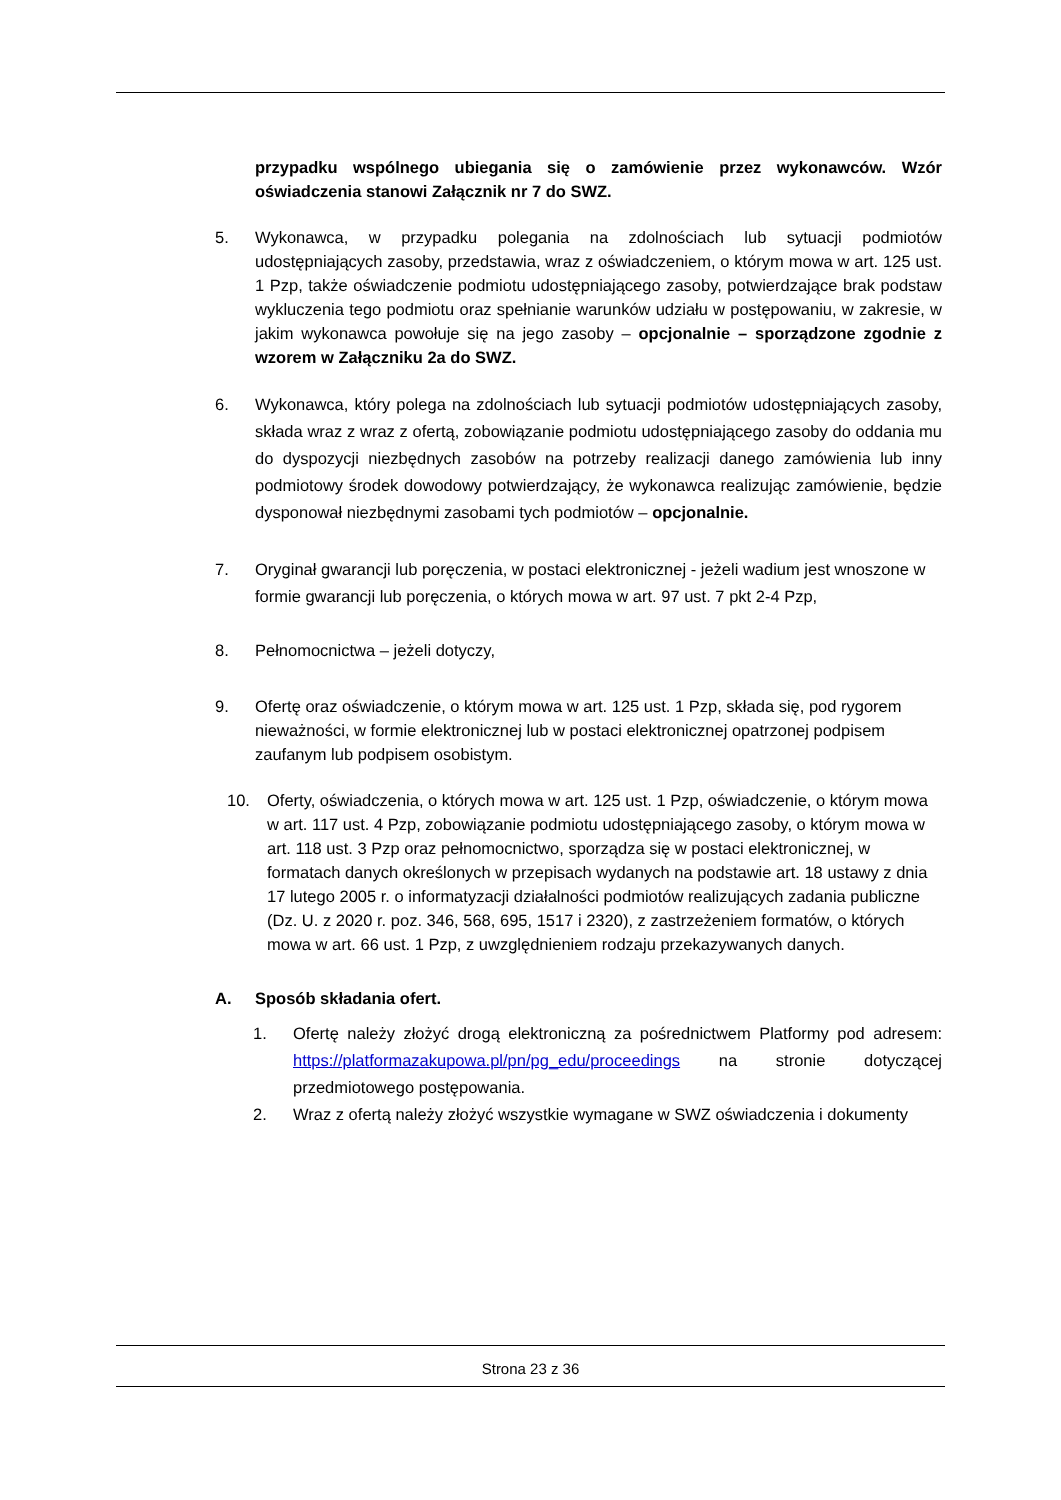przypadku wspólnego ubiegania się o zamówienie przez wykonawców. Wzór oświadczenia stanowi Załącznik nr 7 do SWZ.
5. Wykonawca, w przypadku polegania na zdolnościach lub sytuacji podmiotów udostępniających zasoby, przedstawia, wraz z oświadczeniem, o którym mowa w art. 125 ust. 1 Pzp, także oświadczenie podmiotu udostępniającego zasoby, potwierdzające brak podstaw wykluczenia tego podmiotu oraz spełnianie warunków udziału w postępowaniu, w zakresie, w jakim wykonawca powołuje się na jego zasoby – opcjonalnie – sporządzone zgodnie z wzorem w Załączniku 2a do SWZ.
6. Wykonawca, który polega na zdolnościach lub sytuacji podmiotów udostępniających zasoby, składa wraz z wraz z ofertą, zobowiązanie podmiotu udostępniającego zasoby do oddania mu do dyspozycji niezbędnych zasobów na potrzeby realizacji danego zamówienia lub inny podmiotowy środek dowodowy potwierdzający, że wykonawca realizując zamówienie, będzie dysponował niezbędnymi zasobami tych podmiotów – opcjonalnie.
7. Oryginał gwarancji lub poręczenia, w postaci elektronicznej - jeżeli wadium jest wnoszone w formie gwarancji lub poręczenia, o których mowa w art. 97 ust. 7 pkt 2-4 Pzp,
8. Pełnomocnictwa – jeżeli dotyczy,
9. Ofertę oraz oświadczenie, o którym mowa w art. 125 ust. 1 Pzp, składa się, pod rygorem nieważności, w formie elektronicznej lub w postaci elektronicznej opatrzonej podpisem zaufanym lub podpisem osobistym.
10. Oferty, oświadczenia, o których mowa w art. 125 ust. 1 Pzp, oświadczenie, o którym mowa w art. 117 ust. 4 Pzp, zobowiązanie podmiotu udostępniającego zasoby, o którym mowa w art. 118 ust. 3 Pzp oraz pełnomocnictwo, sporządza się w postaci elektronicznej, w formatach danych określonych w przepisach wydanych na podstawie art. 18 ustawy z dnia 17 lutego 2005 r. o informatyzacji działalności podmiotów realizujących zadania publiczne (Dz. U. z 2020 r. poz. 346, 568, 695, 1517 i 2320), z zastrzeżeniem formatów, o których mowa w art. 66 ust. 1 Pzp, z uwzględnieniem rodzaju przekazywanych danych.
A. Sposób składania ofert.
1. Ofertę należy złożyć drogą elektroniczną za pośrednictwem Platformy pod adresem: https://platformazakupowa.pl/pn/pg_edu/proceedings na stronie dotyczącej przedmiotowego postępowania.
2. Wraz z ofertą należy złożyć wszystkie wymagane w SWZ oświadczenia i dokumenty
Strona 23 z 36